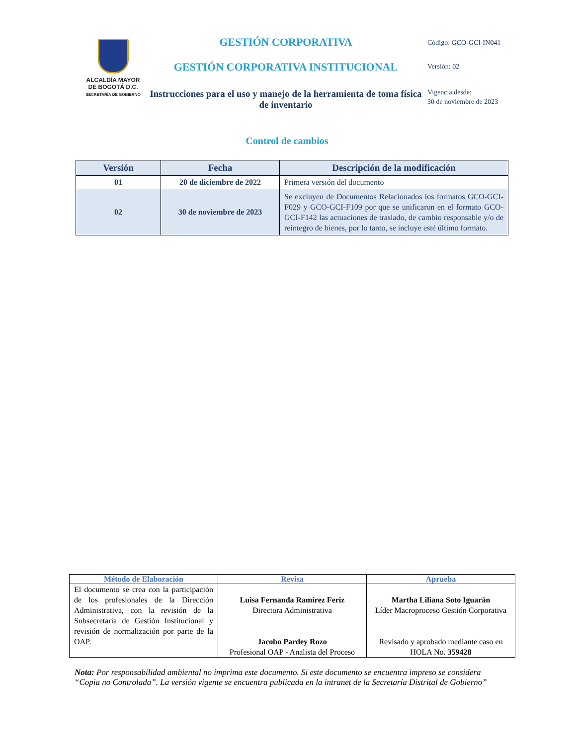ALCALDÍA MAYOR
DE BOGOTÁ D.C.
SECRETARÍA DE GOBIERNO
GESTIÓN CORPORATIVA
GESTIÓN CORPORATIVA INSTITUCIONAL
Instrucciones para el uso y manejo de la herramienta de toma física de inventario
Código: GCO-GCI-IN041
Versión: 02
Vigencia desde:
30 de noviembre de 2023
Control de cambios
| Versión | Fecha | Descripción de la modificación |
| --- | --- | --- |
| 01 | 20 de diciembre de 2022 | Primera versión del documento |
| 02 | 30 de noviembre de 2023 | Se excluyen de Documentos Relacionados los formatos GCO-GCI-F029 y GCO-GCI-F109 por que se unificaron en el formato GCO-GCI-F142 las actuaciones de traslado, de cambio responsable y/o de reintegro de bienes, por lo tanto, se incluye esté último formato. |
| Método de Elaboración | Revisa | Aprueba |
| --- | --- | --- |
| El documento se crea con la participación de los profesionales de la Dirección Administrativa, con la revisión de la Subsecretaría de Gestión Institucional y revisión de normalización por parte de la OAP. | Luisa Fernanda Ramírez Feriz Directora Administrativa Jacobo Pardey Rozo Profesional OAP - Analista del Proceso | Martha Liliana Soto Iguarán Líder Macroproceso Gestión Corporativa Revisado y aprobado mediante caso en HOLA No. 359428 |
Nota: Por responsabilidad ambiental no imprima este documento. Si este documento se encuentra impreso se considera “Copia no Controlada”. La versión vigente se encuentra publicada en la intranet de la Secretaría Distrital de Gobierno”